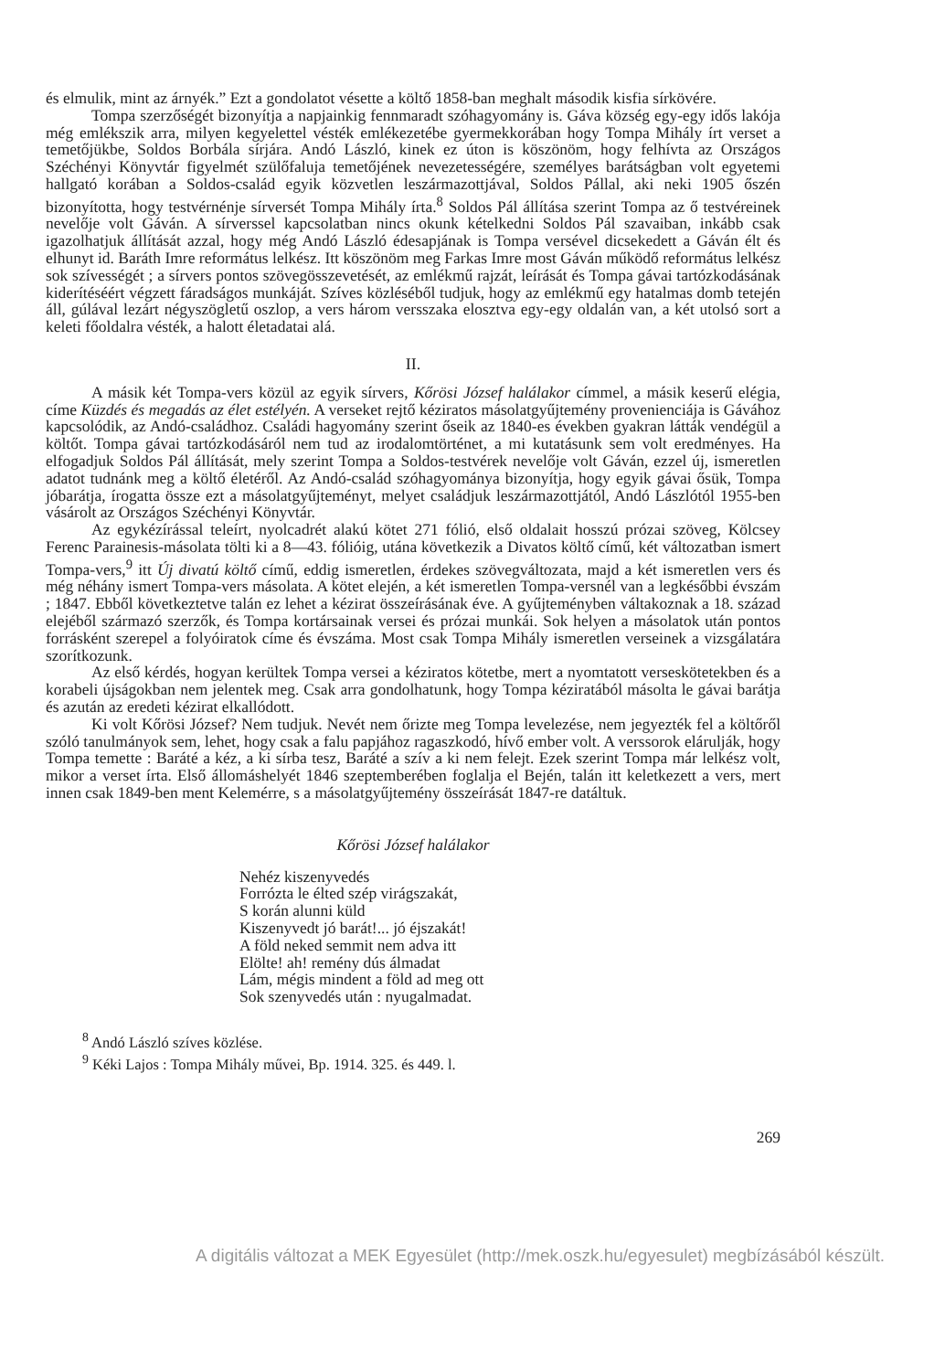és elmulik, mint az árnyék.” Ezt a gondolatot vésette a költő 1858-ban meghalt második kisfia sírkövére.
Tompa szerzőségét bizonyítja a napjainkig fennmaradt szóhagyomány is. Gáva község egy-egy idős lakója még emlékszik arra, milyen kegyelettel vésték emlékezetébe gyermekkorában hogy Tompa Mihály írt verset a temetőjükbe, Soldos Borbála sírjára. Andó László, kinek ez úton is köszönöm, hogy felhívta az Országos Széchényi Könyvtár figyelmét szülőfaluja temetőjének nevezetességére, személyes barátságban volt egyetemi hallgató korában a Soldos-család egyik közvetlen leszármazottjával, Soldos Pállal, aki neki 1905 őszén bizonyította, hogy testvérnénje sírversét Tompa Mihály írta.<sup>8</sup> Soldos Pál állítása szerint Tompa az ő testvéreinek nevelője volt Gáván. A sírverssel kapcsolatban nincs okunk kételkedni Soldos Pál szavaiban, inkább csak igazolhatjuk állítását azzal, hogy még Andó László édesapjának is Tompa versével dicsekedett a Gáván élt és elhunyt id. Baráth Imre református lelkész. Itt köszönöm meg Farkas Imre most Gáván működő református lelkész sok szívességét ; a sírvers pontos szövegösszevetését, az emlékmű rajzát, leírását és Tompa gávai tartózkodásának kiderítéséért végzett fáradságos munkáját. Szíves közléséből tudjuk, hogy az emlékmű egy hatalmas domb tetején áll, gúlával lezárt négyszögletű oszlop, a vers három versszaka elosztva egy-egy oldalán van, a két utolsó sort a keleti főoldalra vésték, a halott életadatai alá.
II.
A másik két Tompa-vers közül az egyik sírvers, Kőrösi József halálakor címmel, a másik keserű elégia, címe Küzdés és megadás az élet estélyén. A verseket rejtő kéziratos másolatgyűjtemény provenienciája is Gávához kapcsolódik, az Andó-családhoz. Családi hagyomány szerint őseik az 1840-es években gyakran látták vendégül a költőt. Tompa gávai tartózkodásáról nem tud az irodalomtörténet, a mi kutatásunk sem volt eredményes. Ha elfogadjuk Soldos Pál állítását, mely szerint Tompa a Soldos-testvérek nevelője volt Gáván, ezzel új, ismeretlen adatot tudnánk meg a költő életéről. Az Andó-család szóhagyománya bizonyítja, hogy egyik gávai ősük, Tompa jóbarátja, írogatta össze ezt a másolatgyűjteményt, melyet családjuk leszármazottjától, Andó Lászlótól 1955-ben vásárolt az Országos Széchényi Könyvtár.
Az egykézírással teleírt, nyolcadrét alakú kötet 271 fólió, első oldalait hosszú prózai szöveg, Kölcsey Ferenc Parainesis-másolata tölti ki a 8—43. fólióig, utána következik a Divatos költő című, két változatban ismert Tompa-vers,<sup>9</sup> itt Új divatú költő című, eddig ismeretlen, érdekes szövegváltozata, majd a két ismeretlen vers és még néhány ismert Tompa-vers másolata. A kötet elején, a két ismeretlen Tompa-versnél van a legkésőbbi évszám ; 1847. Ebből következtetve talán ez lehet a kézirat összeírásának éve. A gyűjteményben váltakoznak a 18. század elejéből származó szerzők, és Tompa kortársainak versei és prózai munkái. Sok helyen a másolatok után pontos forrásként szerepel a folyóiratok címe és évszáma. Most csak Tompa Mihály ismeretlen verseinek a vizsgálatára szorítkozunk.
Az első kérdés, hogyan kerültek Tompa versei a kéziratos kötetbe, mert a nyomtatott verseskötetekben és a korabeli újságokban nem jelentek meg. Csak arra gondolhatunk, hogy Tompa kéziratából másolta le gávai barátja és azután az eredeti kézirat elkallódott.
Ki volt Kőrösi József? Nem tudjuk. Nevét nem őrizte meg Tompa levelezése, nem jegyezték fel a költőről szóló tanulmányok sem, lehet, hogy csak a falu papjához ragaszkodó, hívő ember volt. A verssorok elárulják, hogy Tompa temette : Baráté a kéz, a ki sírba tesz, Baráté a szív a ki nem felejt. Ezek szerint Tompa már lelkész volt, mikor a verset írta. Első állomáshelyét 1846 szeptemberében foglalja el Bején, talán itt keletkezett a vers, mert innen csak 1849-ben ment Kelemérre, s a másolatgyűjtemény összeírását 1847-re datáltuk.
Kőrösi József halálakor
Nehéz kiszenyvedés
Forrózta le élted szép virágszakát,
S korán alunni küld
Kiszenyvedt jó barát!... jó éjszakát!
A föld neked semmit nem adva itt
Elölte! ah! remény dús álmadat
Lám, mégis mindent a föld ad meg ott
Sok szenyvedés után : nyugalmadat.
<sup>8</sup> Andó László szíves közlése.
<sup>9</sup> Kéki Lajos : Tompa Mihály művei, Bp. 1914. 325. és 449. l.
269
A digitális változat a MEK Egyesület (http://mek.oszk.hu/egyesulet) megbízásából készült.